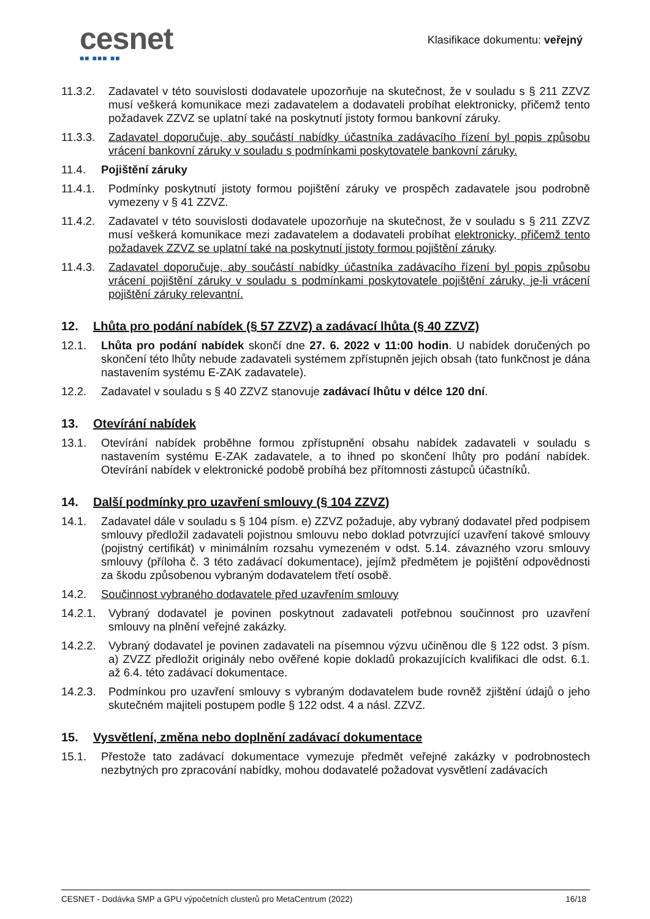cesnet
■■ ■■■ ■■
Klasifikace dokumentu: veřejný
11.3.2. Zadavatel v této souvislosti dodavatele upozorňuje na skutečnost, že v souladu s § 211 ZZVZ musí veškerá komunikace mezi zadavatelem a dodavateli probíhat elektronicky, přičemž tento požadavek ZZVZ se uplatní také na poskytnutí jistoty formou bankovní záruky.
11.3.3. Zadavatel doporučuje, aby součástí nabídky účastníka zadávacího řízení byl popis způsobu vrácení bankovní záruky v souladu s podmínkami poskytovatele bankovní záruky.
11.4. Pojištění záruky
11.4.1. Podmínky poskytnutí jistoty formou pojištění záruky ve prospěch zadavatele jsou podrobně vymezeny v § 41 ZZVZ.
11.4.2. Zadavatel v této souvislosti dodavatele upozorňuje na skutečnost, že v souladu s § 211 ZZVZ musí veškerá komunikace mezi zadavatelem a dodavateli probíhat elektronicky, přičemž tento požadavek ZZVZ se uplatní také na poskytnutí jistoty formou pojištění záruky.
11.4.3. Zadavatel doporučuje, aby součástí nabídky účastníka zadávacího řízení byl popis způsobu vrácení pojištění záruky v souladu s podmínkami poskytovatele pojištění záruky, je-li vrácení pojištění záruky relevantní.
12. Lhůta pro podání nabídek (§ 57 ZZVZ) a zadávací lhůta (§ 40 ZZVZ)
12.1. Lhůta pro podání nabídek skončí dne 27. 6. 2022 v 11:00 hodin. U nabídek doručených po skončení této lhůty nebude zadavateli systémem zpřístupněn jejich obsah (tato funkčnost je dána nastavením systému E-ZAK zadavatele).
12.2. Zadavatel v souladu s § 40 ZZVZ stanovuje zadávací lhůtu v délce 120 dní.
13. Otevírání nabídek
13.1. Otevírání nabídek proběhne formou zpřístupnění obsahu nabídek zadavateli v souladu s nastavením systému E-ZAK zadavatele, a to ihned po skončení lhůty pro podání nabídek. Otevírání nabídek v elektronické podobě probíhá bez přítomnosti zástupců účastníků.
14. Další podmínky pro uzavření smlouvy (§ 104 ZZVZ)
14.1. Zadavatel dále v souladu s § 104 písm. e) ZZVZ požaduje, aby vybraný dodavatel před podpisem smlouvy předložil zadavateli pojistnou smlouvu nebo doklad potvrzující uzavření takové smlouvy (pojistný certifikát) v minimálním rozsahu vymezeném v odst. 5.14. závazného vzoru smlouvy smlouvy (příloha č. 3 této zadávací dokumentace), jejímž předmětem je pojištění odpovědnosti za škodu způsobenou vybraným dodavatelem třetí osobě.
14.2. Součinnost vybraného dodavatele před uzavřením smlouvy
14.2.1. Vybraný dodavatel je povinen poskytnout zadavateli potřebnou součinnost pro uzavření smlouvy na plnění veřejné zakázky.
14.2.2. Vybraný dodavatel je povinen zadavateli na písemnou výzvu učiněnou dle § 122 odst. 3 písm. a) ZVZZ předložit originály nebo ověřené kopie dokladů prokazujících kvalifikaci dle odst. 6.1. až 6.4. této zadávací dokumentace.
14.2.3. Podmínkou pro uzavření smlouvy s vybraným dodavatelem bude rovněž zjištění údajů o jeho skutečném majiteli postupem podle § 122 odst. 4 a násl. ZZVZ.
15. Vysvětlení, změna nebo doplnění zadávací dokumentace
15.1. Přestože tato zadávací dokumentace vymezuje předmět veřejné zakázky v podrobnostech nezbytných pro zpracování nabídky, mohou dodavatelé požadovat vysvětlení zadávacích
CESNET - Dodávka SMP a GPU výpočetních clusterů pro MetaCentrum (2022) 16/18